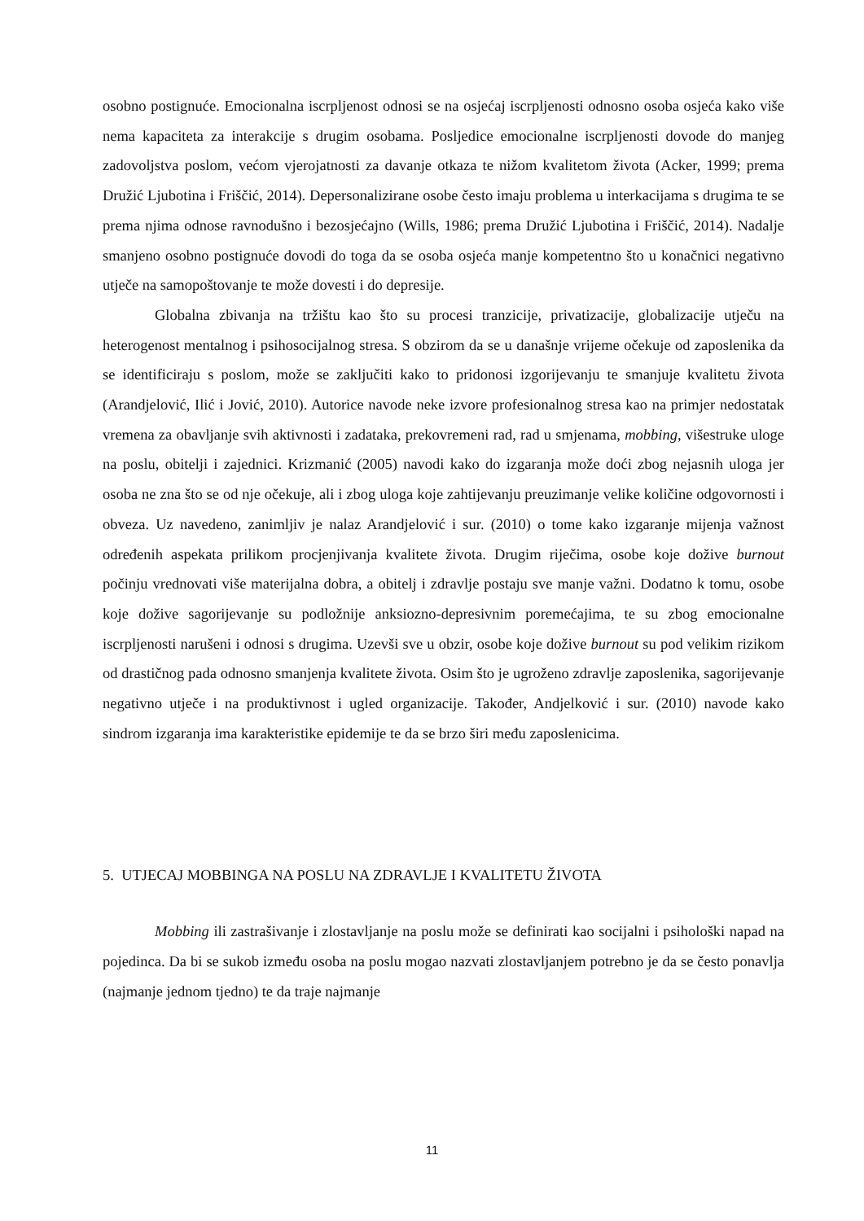osobno postignuće. Emocionalna iscrpljenost odnosi se na osjećaj iscrpljenosti odnosno osoba osjeća kako više nema kapaciteta za interakcije s drugim osobama. Posljedice emocionalne iscrpljenosti dovode do manjeg zadovoljstva poslom, većom vjerojatnosti za davanje otkaza te nižom kvalitetom života (Acker, 1999; prema Družić Ljubotina i Friščić, 2014). Depersonalizirane osobe često imaju problema u interkacijama s drugima te se prema njima odnose ravnodušno i bezosjećajno (Wills, 1986; prema Družić Ljubotina i Friščić, 2014). Nadalje smanjeno osobno postignuće dovodi do toga da se osoba osjeća manje kompetentno što u konačnici negativno utječe na samopoštovanje te može dovesti i do depresije.
Globalna zbivanja na tržištu kao što su procesi tranzicije, privatizacije, globalizacije utječu na heterogenost mentalnog i psihosocijalnog stresa. S obzirom da se u današnje vrijeme očekuje od zaposlenika da se identificiraju s poslom, može se zaključiti kako to pridonosi izgorijevanju te smanjuje kvalitetu života (Arandjelović, Ilić i Jović, 2010). Autorice navode neke izvore profesionalnog stresa kao na primjer nedostatak vremena za obavljanje svih aktivnosti i zadataka, prekovremeni rad, rad u smjenama, mobbing, višestruke uloge na poslu, obitelji i zajednici. Krizmanić (2005) navodi kako do izgaranja može doći zbog nejasnih uloga jer osoba ne zna što se od nje očekuje, ali i zbog uloga koje zahtijevanju preuzimanje velike količine odgovornosti i obveza. Uz navedeno, zanimljiv je nalaz Arandjelović i sur. (2010) o tome kako izgaranje mijenja važnost određenih aspekata prilikom procjenjivanja kvalitete života. Drugim riječima, osobe koje dožive burnout počinju vrednovati više materijalna dobra, a obitelj i zdravlje postaju sve manje važni. Dodatno k tomu, osobe koje dožive sagorijevanje su podložnije anksiozno-depresivnim poremećajima, te su zbog emocionalne iscrpljenosti narušeni i odnosi s drugima. Uzevši sve u obzir, osobe koje dožive burnout su pod velikim rizikom od drastičnog pada odnosno smanjenja kvalitete života. Osim što je ugroženo zdravlje zaposlenika, sagorijevanje negativno utječe i na produktivnost i ugled organizacije. Također, Andjelković i sur. (2010) navode kako sindrom izgaranja ima karakteristike epidemije te da se brzo širi među zaposlenicima.
5. UTJECAJ MOBBINGA NA POSLU NA ZDRAVLJE I KVALITETU ŽIVOTA
Mobbing ili zastrašivanje i zlostavljanje na poslu može se definirati kao socijalni i psihološki napad na pojedinca. Da bi se sukob između osoba na poslu mogao nazvati zlostavljanjem potrebno je da se često ponavlja (najmanje jednom tjedno) te da traje najmanje
11